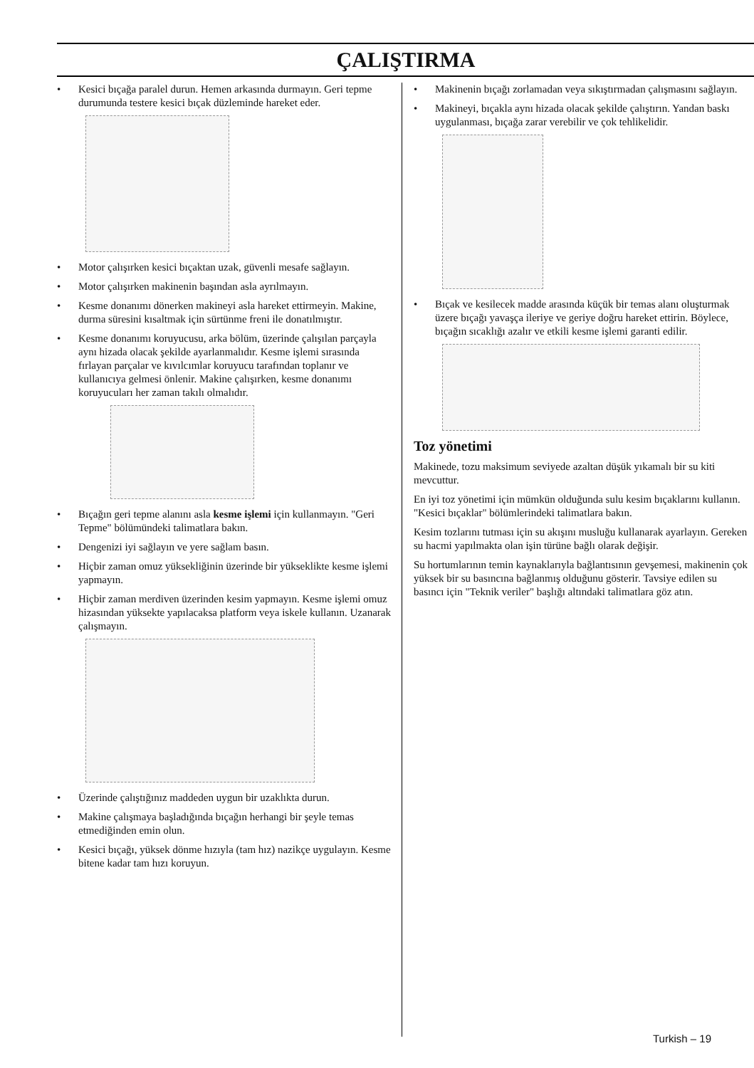ÇALIŞTIRMA
• Kesici bıçağa paralel durun. Hemen arkasında durmayın. Geri tepme durumunda testere kesici bıçak düzleminde hareket eder.
• Motor çalışırken kesici bıçaktan uzak, güvenli mesafe sağlayın.
• Motor çalışırken makinenin başından asla ayrılmayın.
• Kesme donanımı dönerken makineyi asla hareket ettirmeyin. Makine, durma süresini kısaltmak için sürtünme freni ile donatılmıştır.
• Kesme donanımı koruyucusu, arka bölüm, üzerinde çalışılan parçayla aynı hizada olacak şekilde ayarlanmalıdır. Kesme işlemi sırasında fırlayan parçalar ve kıvılcımlar koruyucu tarafından toplanır ve kullanıcıya gelmesi önlenir. Makine çalışırken, kesme donanımı koruyucuları her zaman takılı olmalıdır.
• Bıçağın geri tepme alanını asla kesme işlemi için kullanmayın. "Geri Tepme" bölümündeki talimatlara bakın.
• Dengenizi iyi sağlayın ve yere sağlam basın.
• Hiçbir zaman omuz yüksekliğinin üzerinde bir yükseklikte kesme işlemi yapmayın.
• Hiçbir zaman merdiven üzerinden kesim yapmayın. Kesme işlemi omuz hizasından yüksekte yapılacaksa platform veya iskele kullanın. Uzanarak çalışmayın.
• Üzerinde çalıştığınız maddeden uygun bir uzaklıkta durun.
• Makine çalışmaya başladığında bıçağın herhangi bir şeyle temas etmediğinden emin olun.
• Kesici bıçağı, yüksek dönme hızıyla (tam hız) nazikçe uygulayın. Kesme bitene kadar tam hızı koruyun.
• Makinenin bıçağı zorlamadan veya sıkıştırmadan çalışmasını sağlayın.
• Makineyi, bıçakla aynı hizada olacak şekilde çalıştırın. Yandan baskı uygulanması, bıçağa zarar verebilir ve çok tehlikelidir.
• Bıçak ve kesilecek madde arasında küçük bir temas alanı oluşturmak üzere bıçağı yavaşça ileriye ve geriye doğru hareket ettirin. Böylece, bıçağın sıcaklığı azalır ve etkili kesme işlemi garanti edilir.
Toz yönetimi
Makinede, tozu maksimum seviyede azaltan düşük yıkamalı bir su kiti mevcuttur.
En iyi toz yönetimi için mümkün olduğunda sulu kesim bıçaklarını kullanın. "Kesici bıçaklar" bölümlerindeki talimatlara bakın.
Kesim tozlarını tutması için su akışını musluğu kullanarak ayarlayın. Gereken su hacmi yapılmakta olan işin türüne bağlı olarak değişir.
Su hortumlarının temin kaynaklarıyla bağlantısının gevşemesi, makinenin çok yüksek bir su basıncına bağlanmış olduğunu gösterir. Tavsiye edilen su basıncı için "Teknik veriler" başlığı altındaki talimatlara göz atın.
Turkish – 19